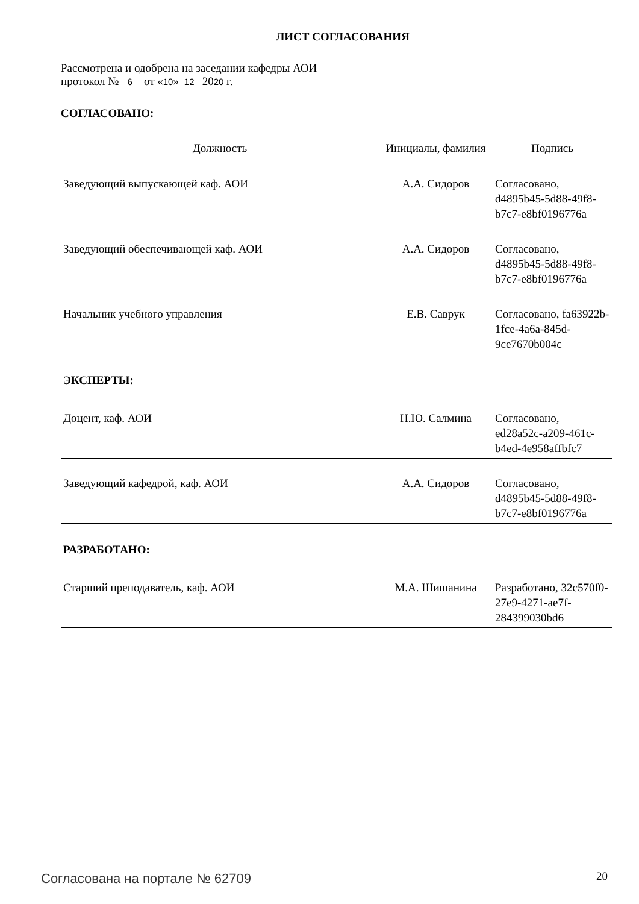ЛИСТ СОГЛАСОВАНИЯ
Рассмотрена и одобрена на заседании кафедры АОИ
протокол № 6 от «10» 12 2020 г.
СОГЛАСОВАНО:
| Должность | Инициалы, фамилия | Подпись |
| --- | --- | --- |
| Заведующий выпускающей каф. АОИ | А.А. Сидоров | Согласовано, d4895b45-5d88-49f8-b7c7-e8bf0196776a |
| Заведующий обеспечивающей каф. АОИ | А.А. Сидоров | Согласовано, d4895b45-5d88-49f8-b7c7-e8bf0196776a |
| Начальник учебного управления | Е.В. Саврук | Согласовано, fa63922b-1fce-4a6a-845d-9ce7670b004c |
| ЭКСПЕРТЫ: | | |
| Доцент, каф. АОИ | Н.Ю. Салмина | Согласовано, ed28a52c-a209-461c-b4ed-4e958affbfc7 |
| Заведующий кафедрой, каф. АОИ | А.А. Сидоров | Согласовано, d4895b45-5d88-49f8-b7c7-e8bf0196776a |
| РАЗРАБОТАНО: | | |
| Старший преподаватель, каф. АОИ | М.А. Шишанина | Разработано, 32c570f0-27e9-4271-ae7f-284399030bd6 |
Согласована на портале № 62709 20